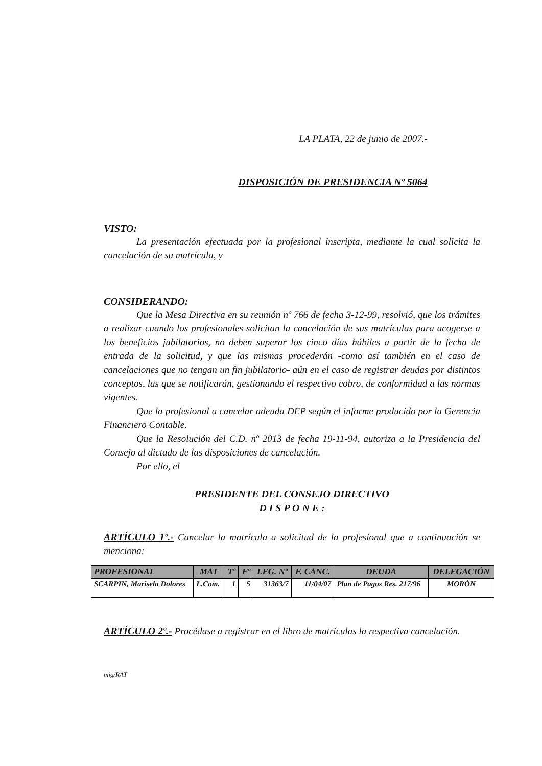LA PLATA, 22 de junio de 2007.-
DISPOSICIÓN DE PRESIDENCIA Nº 5064
VISTO:
La presentación efectuada por la profesional inscripta, mediante la cual solicita la cancelación de su matrícula, y
CONSIDERANDO:
Que la Mesa Directiva en su reunión nº 766 de fecha 3-12-99, resolvió, que los trámites a realizar cuando los profesionales solicitan la cancelación de sus matrículas para acogerse a los beneficios jubilatorios, no deben superar los cinco días hábiles a partir de la fecha de entrada de la solicitud, y que las mismas procederán -como así también en el caso de cancelaciones que no tengan un fin jubilatorio- aún en el caso de registrar deudas por distintos conceptos, las que se notificarán, gestionando el respectivo cobro, de conformidad a las normas vigentes.
Que la profesional a cancelar adeuda DEP según el informe producido por la Gerencia Financiero Contable.
Que la Resolución del C.D. nº 2013 de fecha 19-11-94, autoriza a la Presidencia del Consejo al dictado de las disposiciones de cancelación.
Por ello, el
PRESIDENTE DEL CONSEJO DIRECTIVO
D I S P O N E :
ARTÍCULO 1º.- Cancelar la matrícula a solicitud de la profesional que a continuación se menciona:
| PROFESIONAL | MAT | Tº | Fº | LEG. Nº | F. CANC. | DEUDA | DELEGACIÓN |
| --- | --- | --- | --- | --- | --- | --- | --- |
| SCARPIN, Marisela Dolores | L.Com. | 1 | 5 | 31363/7 | 11/04/07 | Plan de Pagos Res. 217/96 | MORÓN |
ARTÍCULO 2º.- Procédase a registrar en el libro de matrículas la respectiva cancelación.
mjg/RAT